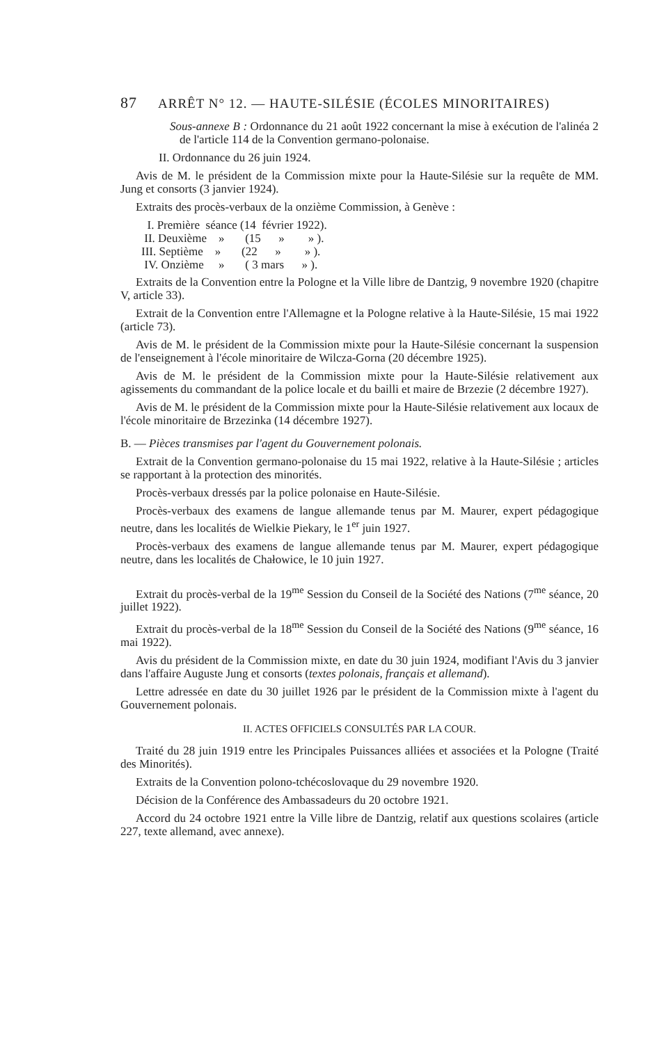87 ARRÊT N° 12. — HAUTE-SILÉSIE (ÉCOLES MINORITAIRES)
Sous-annexe B : Ordonnance du 21 août 1922 concernant la mise à exécution de l'alinéa 2 de l'article 114 de la Convention germano-polonaise.
II. Ordonnance du 26 juin 1924.
Avis de M. le président de la Commission mixte pour la Haute-Silésie sur la requête de MM. Jung et consorts (3 janvier 1924).
Extraits des procès-verbaux de la onzième Commission, à Genève :
I. Première séance (14 février 1922).
II. Deuxième » (15 » » ).
III. Septième » (22 » » ).
IV. Onzième » ( 3 mars » ).
Extraits de la Convention entre la Pologne et la Ville libre de Dantzig, 9 novembre 1920 (chapitre V, article 33).
Extrait de la Convention entre l'Allemagne et la Pologne relative à la Haute-Silésie, 15 mai 1922 (article 73).
Avis de M. le président de la Commission mixte pour la Haute-Silésie concernant la suspension de l'enseignement à l'école minoritaire de Wilcza-Gorna (20 décembre 1925).
Avis de M. le président de la Commission mixte pour la Haute-Silésie relativement aux agissements du commandant de la police locale et du bailli et maire de Brzezie (2 décembre 1927).
Avis de M. le président de la Commission mixte pour la Haute-Silésie relativement aux locaux de l'école minoritaire de Brzezinka (14 décembre 1927).
B. — Pièces transmises par l'agent du Gouvernement polonais.
Extrait de la Convention germano-polonaise du 15 mai 1922, relative à la Haute-Silésie ; articles se rapportant à la protection des minorités.
Procès-verbaux dressés par la police polonaise en Haute-Silésie.
Procès-verbaux des examens de langue allemande tenus par M. Maurer, expert pédagogique neutre, dans les localités de Wielkie Piekary, le 1<sup>er</sup> juin 1927.
Procès-verbaux des examens de langue allemande tenus par M. Maurer, expert pédagogique neutre, dans les localités de Chałowice, le 10 juin 1927.
Extrait du procès-verbal de la 19<sup>me</sup> Session du Conseil de la Société des Nations (7<sup>me</sup> séance, 20 juillet 1922).
Extrait du procès-verbal de la 18<sup>me</sup> Session du Conseil de la Société des Nations (9<sup>me</sup> séance, 16 mai 1922).
Avis du président de la Commission mixte, en date du 30 juin 1924, modifiant l'Avis du 3 janvier dans l'affaire Auguste Jung et consorts (textes polonais, français et allemand).
Lettre adressée en date du 30 juillet 1926 par le président de la Commission mixte à l'agent du Gouvernement polonais.
II. ACTES OFFICIELS CONSULTÉS PAR LA COUR.
Traité du 28 juin 1919 entre les Principales Puissances alliées et associées et la Pologne (Traité des Minorités).
Extraits de la Convention polono-tchécoslovaque du 29 novembre 1920.
Décision de la Conférence des Ambassadeurs du 20 octobre 1921.
Accord du 24 octobre 1921 entre la Ville libre de Dantzig, relatif aux questions scolaires (article 227, texte allemand, avec annexe).